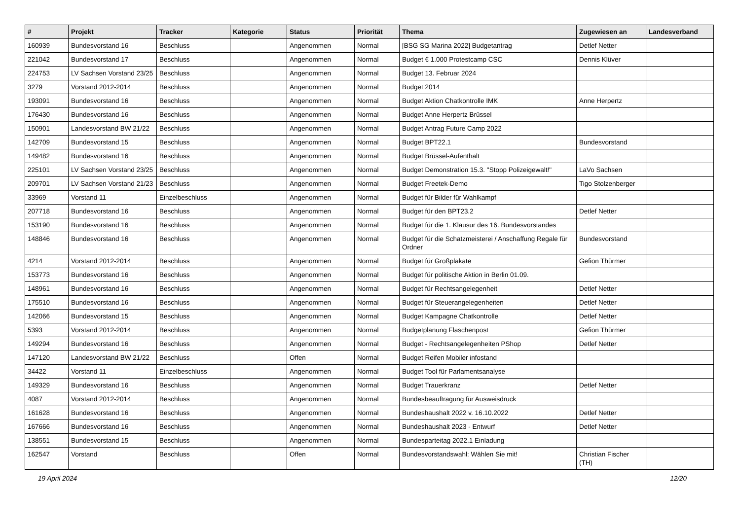| # | Projekt | Tracker | Kategorie | Status | Priorität | Thema | Zugewiesen an | Landesverband |
| --- | --- | --- | --- | --- | --- | --- | --- | --- |
| 160939 | Bundesvorstand 16 | Beschluss | | Angenommen | Normal | [BSG SG Marina 2022] Budgetantrag | Detlef Netter | |
| 221042 | Bundesvorstand 17 | Beschluss | | Angenommen | Normal | Budget € 1.000 Protestcamp CSC | Dennis Klüver | |
| 224753 | LV Sachsen Vorstand 23/25 | Beschluss | | Angenommen | Normal | Budget 13. Februar 2024 | | |
| 3279 | Vorstand 2012-2014 | Beschluss | | Angenommen | Normal | Budget 2014 | | |
| 193091 | Bundesvorstand 16 | Beschluss | | Angenommen | Normal | Budget Aktion Chatkontrolle IMK | Anne Herpertz | |
| 176430 | Bundesvorstand 16 | Beschluss | | Angenommen | Normal | Budget Anne Herpertz Brüssel | | |
| 150901 | Landesvorstand BW 21/22 | Beschluss | | Angenommen | Normal | Budget Antrag Future Camp 2022 | | |
| 142709 | Bundesvorstand 15 | Beschluss | | Angenommen | Normal | Budget BPT22.1 | Bundesvorstand | |
| 149482 | Bundesvorstand 16 | Beschluss | | Angenommen | Normal | Budget Brüssel-Aufenthalt | | |
| 225101 | LV Sachsen Vorstand 23/25 | Beschluss | | Angenommen | Normal | Budget Demonstration 15.3. "Stopp Polizeigewalt!" | LaVo Sachsen | |
| 209701 | LV Sachsen Vorstand 21/23 | Beschluss | | Angenommen | Normal | Budget Freetek-Demo | Tigo Stolzenberger | |
| 33969 | Vorstand 11 | Einzelbeschluss | | Angenommen | Normal | Budget für Bilder für Wahlkampf | | |
| 207718 | Bundesvorstand 16 | Beschluss | | Angenommen | Normal | Budget für den BPT23.2 | Detlef Netter | |
| 153190 | Bundesvorstand 16 | Beschluss | | Angenommen | Normal | Budget für die 1. Klausur des 16. Bundesvorstandes | | |
| 148846 | Bundesvorstand 16 | Beschluss | | Angenommen | Normal | Budget für die Schatzmeisterei / Anschaffung Regale für Ordner | Bundesvorstand | |
| 4214 | Vorstand 2012-2014 | Beschluss | | Angenommen | Normal | Budget für Großplakate | Gefion Thürmer | |
| 153773 | Bundesvorstand 16 | Beschluss | | Angenommen | Normal | Budget für politische Aktion in Berlin 01.09. | | |
| 148961 | Bundesvorstand 16 | Beschluss | | Angenommen | Normal | Budget für Rechtsangelegenheit | Detlef Netter | |
| 175510 | Bundesvorstand 16 | Beschluss | | Angenommen | Normal | Budget für Steuerangelegenheiten | Detlef Netter | |
| 142066 | Bundesvorstand 15 | Beschluss | | Angenommen | Normal | Budget Kampagne Chatkontrolle | Detlef Netter | |
| 5393 | Vorstand 2012-2014 | Beschluss | | Angenommen | Normal | Budgetplanung Flaschenpost | Gefion Thürmer | |
| 149294 | Bundesvorstand 16 | Beschluss | | Angenommen | Normal | Budget - Rechtsangelegenheiten PShop | Detlef Netter | |
| 147120 | Landesvorstand BW 21/22 | Beschluss | | Offen | Normal | Budget Reifen Mobiler infostand | | |
| 34422 | Vorstand 11 | Einzelbeschluss | | Angenommen | Normal | Budget Tool für Parlamentsanalyse | | |
| 149329 | Bundesvorstand 16 | Beschluss | | Angenommen | Normal | Budget Trauerkranz | Detlef Netter | |
| 4087 | Vorstand 2012-2014 | Beschluss | | Angenommen | Normal | Bundesbeauftragung für Ausweisdruck | | |
| 161628 | Bundesvorstand 16 | Beschluss | | Angenommen | Normal | Bundeshaushalt 2022 v. 16.10.2022 | Detlef Netter | |
| 167666 | Bundesvorstand 16 | Beschluss | | Angenommen | Normal | Bundeshaushalt 2023 - Entwurf | Detlef Netter | |
| 138551 | Bundesvorstand 15 | Beschluss | | Angenommen | Normal | Bundesparteitag 2022.1 Einladung | | |
| 162547 | Vorstand | Beschluss | | Offen | Normal | Bundesvorstandswahl: Wählen Sie mit! | Christian Fischer (TH) | |
19 April 2024 12/20